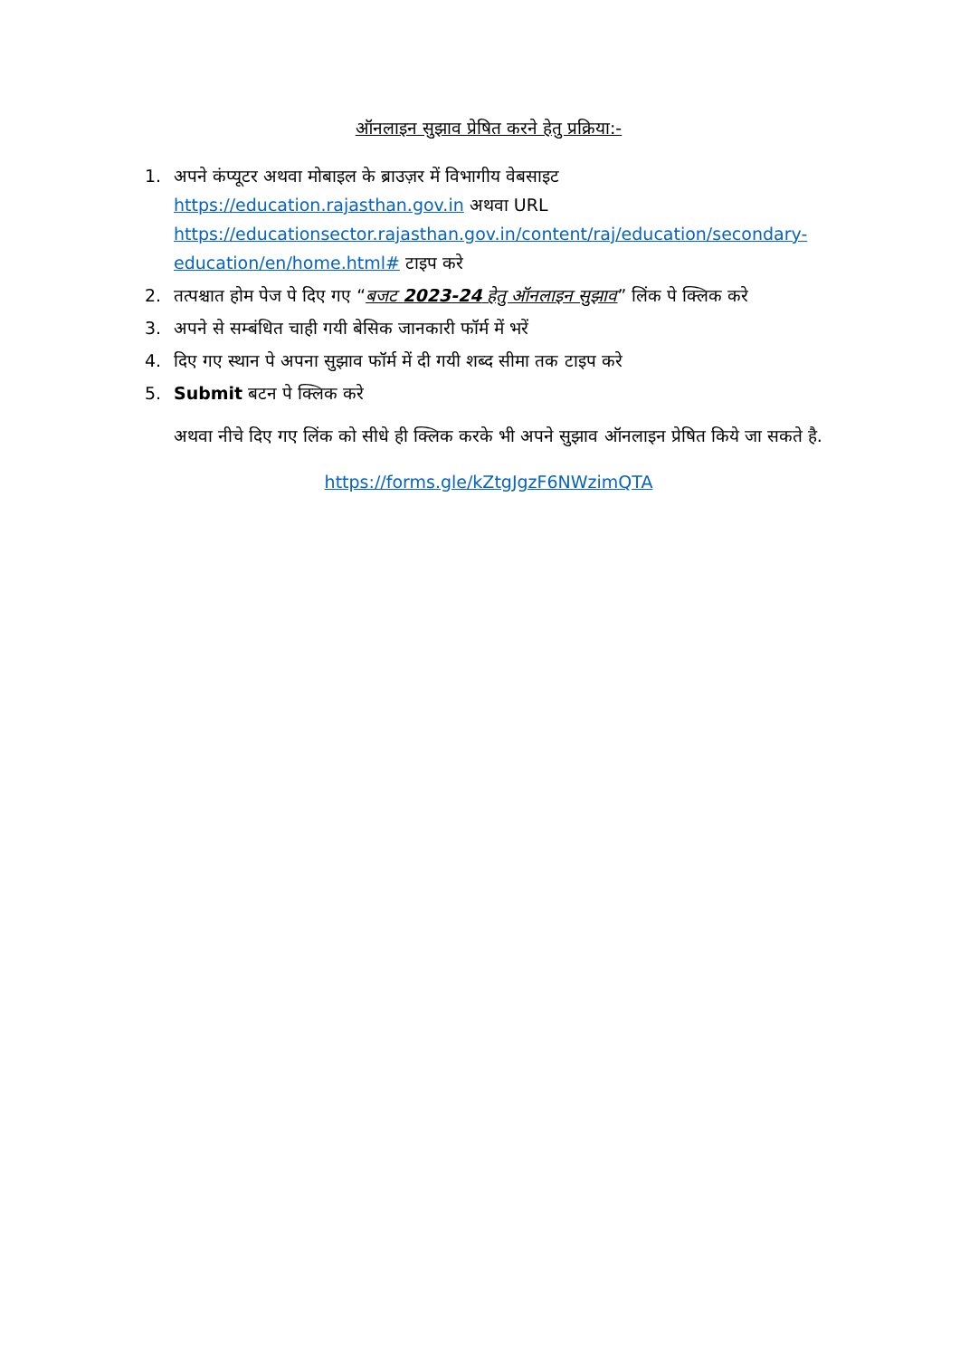ऑनलाइन सुझाव प्रेषित करने हेतु प्रक्रिया:-
1. अपने कंप्यूटर अथवा मोबाइल के ब्राउज़र में विभागीय वेबसाइट https://education.rajasthan.gov.in अथवा URL https://educationsector.rajasthan.gov.in/content/raj/education/secondary-education/en/home.html# टाइप करे
2. तत्पश्चात होम पेज पे दिए गए “बजट 2023-24 हेतु ऑनलाइन सुझाव” लिंक पे क्लिक करे
3. अपने से सम्बंधित चाही गयी बेसिक जानकारी फॉर्म में भरें
4. दिए गए स्थान पे अपना सुझाव फॉर्म में दी गयी शब्द सीमा तक टाइप करे
5. Submit बटन पे क्लिक करे
अथवा नीचे दिए गए लिंक को सीधे ही क्लिक करके भी अपने सुझाव ऑनलाइन प्रेषित किये जा सकते है.
https://forms.gle/kZtgJgzF6NWzimQTA